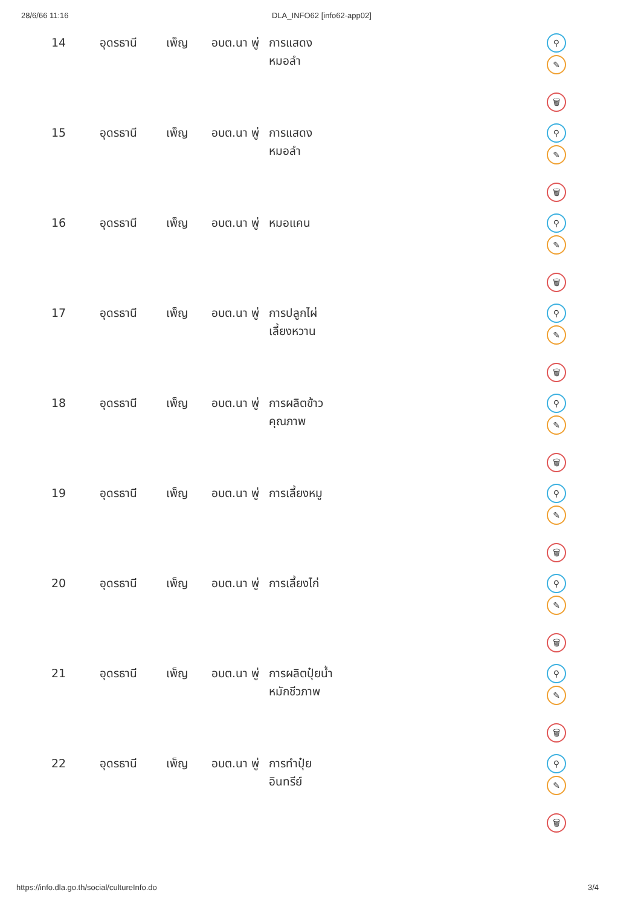28/6/66 11:16 DLA_INFO62 [info62-app02]
| 14 | อุดรธานี | เพ็ญ | อบต.นา พู่ | การแสดง หมอลำ | ⚲ ✎ 🗑 |
| 15 | อุดรธานี | เพ็ญ | อบต.นา พู่ | การแสดง หมอลำ | ⚲ ✎ 🗑 |
| 16 | อุดรธานี | เพ็ญ | อบต.นา พู่ | หมอแคน | ⚲ ✎ 🗑 |
| 17 | อุดรธานี | เพ็ญ | อบต.นา พู่ | การปลูกไผ่ เลี้ยงหวาน | ⚲ ✎ 🗑 |
| 18 | อุดรธานี | เพ็ญ | อบต.นา พู่ | การผลิตข้าว คุณภาพ | ⚲ ✎ 🗑 |
| 19 | อุดรธานี | เพ็ญ | อบต.นา พู่ | การเลี้ยงหมู | ⚲ ✎ 🗑 |
| 20 | อุดรธานี | เพ็ญ | อบต.นา พู่ | การเลี้ยงไก่ | ⚲ ✎ 🗑 |
| 21 | อุดรธานี | เพ็ญ | อบต.นา พู่ | การผลิตปุ๋ยน้ำ หมักชีวภาพ | ⚲ ✎ 🗑 |
| 22 | อุดรธานี | เพ็ญ | อบต.นา พู่ | การทำปุ๋ย อินทรีย์ | ⚲ ✎ 🗑 |
https://info.dla.go.th/social/cultureInfo.do 3/4